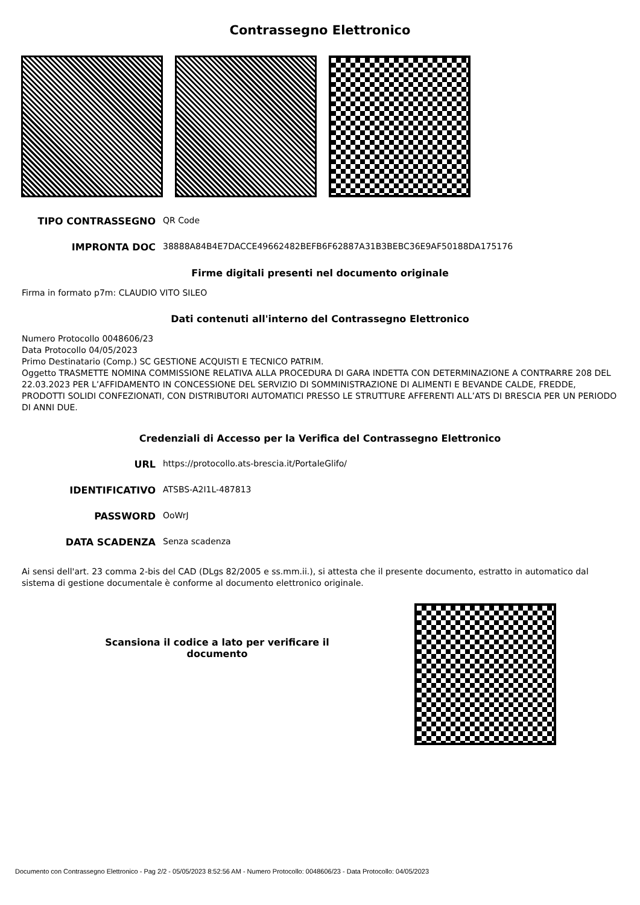Contrassegno Elettronico
TIPO CONTRASSEGNO QR Code
IMPRONTA DOC 38888A84B4E7DACCE49662482BEFB6F62887A31B3BEBC36E9AF50188DA175176
Firme digitali presenti nel documento originale
Firma in formato p7m: CLAUDIO VITO SILEO
Dati contenuti all'interno del Contrassegno Elettronico
Numero Protocollo 0048606/23
Data Protocollo 04/05/2023
Primo Destinatario (Comp.) SC GESTIONE ACQUISTI E TECNICO PATRIM.
Oggetto TRASMETTE NOMINA COMMISSIONE RELATIVA ALLA PROCEDURA DI GARA INDETTA CON DETERMINAZIONE A CONTRARRE 208 DEL 22.03.2023 PER L’AFFIDAMENTO IN CONCESSIONE DEL SERVIZIO DI SOMMINISTRAZIONE DI ALIMENTI E BEVANDE CALDE, FREDDE, PRODOTTI SOLIDI CONFEZIONATI, CON DISTRIBUTORI AUTOMATICI PRESSO LE STRUTTURE AFFERENTI ALL’ATS DI BRESCIA PER UN PERIODO DI ANNI DUE.
Credenziali di Accesso per la Verifica del Contrassegno Elettronico
URL https://protocollo.ats-brescia.it/PortaleGlifo/
IDENTIFICATIVO ATSBS-A2I1L-487813
PASSWORD OoWrJ
DATA SCADENZA Senza scadenza
Ai sensi dell'art. 23 comma 2-bis del CAD (DLgs 82/2005 e ss.mm.ii.), si attesta che il presente documento, estratto in automatico dal sistema di gestione documentale è conforme al documento elettronico originale.
Scansiona il codice a lato per verificare il documento
Documento con Contrassegno Elettronico - Pag 2/2 - 05/05/2023 8:52:56 AM - Numero Protocollo: 0048606/23 - Data Protocollo: 04/05/2023